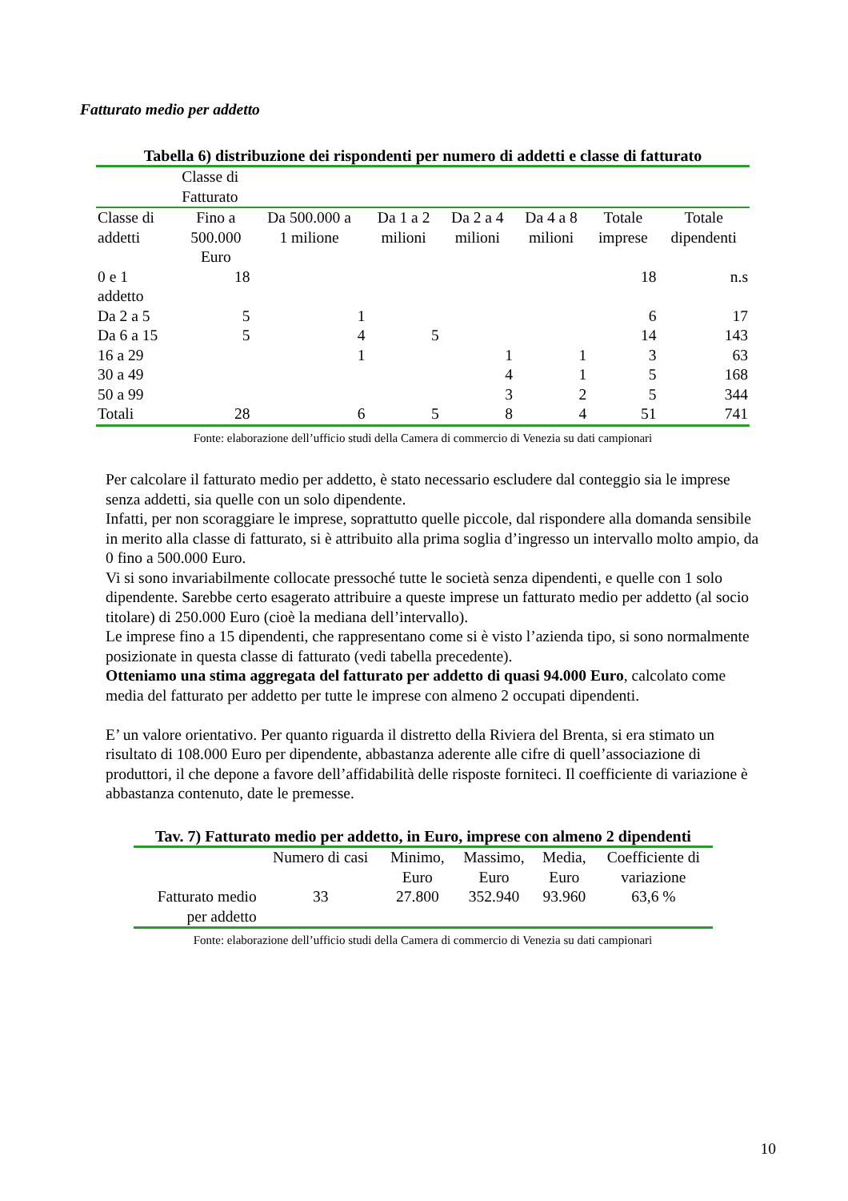Fatturato medio per addetto
Tabella 6) distribuzione dei rispondenti per numero di addetti e classe di fatturato
| | Classe di Fatturato | | | | | | |
| Classe di addetti | Fino a 500.000 Euro | Da 500.000 a 1 milione | Da 1 a 2 milioni | Da 2 a 4 milioni | Da 4 a 8 milioni | Totale imprese | Totale dipendenti |
| 0 e 1 addetto | 18 | | | | | 18 | n.s |
| Da 2 a 5 | 5 | 1 | | | | 6 | 17 |
| Da 6 a 15 | 5 | 4 | 5 | | | 14 | 143 |
| 16 a 29 | | 1 | | 1 | 1 | 3 | 63 |
| 30 a 49 | | | | 4 | 1 | 5 | 168 |
| 50 a 99 | | | | 3 | 2 | 5 | 344 |
| Totali | 28 | 6 | 5 | 8 | 4 | 51 | 741 |
Fonte: elaborazione dell’ufficio studi della Camera di commercio di Venezia su dati campionari
Per calcolare il fatturato medio per addetto, è stato necessario escludere dal conteggio sia le imprese senza addetti, sia quelle con un solo dipendente.
Infatti, per non scoraggiare le imprese, soprattutto quelle piccole, dal rispondere alla domanda sensibile in merito alla classe di fatturato, si è attribuito alla prima soglia d’ingresso un intervallo molto ampio, da 0 fino a 500.000 Euro.
Vi si sono invariabilmente collocate pressoché tutte le società senza dipendenti, e quelle con 1 solo dipendente. Sarebbe certo esagerato attribuire a queste imprese un fatturato medio per addetto (al socio titolare) di 250.000 Euro (cioè la mediana dell’intervallo).
Le imprese fino a 15 dipendenti, che rappresentano come si è visto l’azienda tipo, si sono normalmente posizionate in questa classe di fatturato (vedi tabella precedente).
Otteniamo una stima aggregata del fatturato per addetto di quasi 94.000 Euro, calcolato come media del fatturato per addetto per tutte le imprese con almeno 2 occupati dipendenti.
E’ un valore orientativo. Per quanto riguarda il distretto della Riviera del Brenta, si era stimato un risultato di 108.000 Euro per dipendente, abbastanza aderente alle cifre di quell’associazione di produttori, il che depone a favore dell’affidabilità delle risposte forniteci. Il coefficiente di variazione è abbastanza contenuto, date le premesse.
Tav. 7) Fatturato medio per addetto, in Euro, imprese con almeno 2 dipendenti
| | Numero di casi | Minimo, Euro | Massimo, Euro | Media, Euro | Coefficiente di variazione |
| --- | --- | --- | --- | --- | --- |
| Fatturato medio per addetto | 33 | 27.800 | 352.940 | 93.960 | 63,6 % |
Fonte: elaborazione dell’ufficio studi della Camera di commercio di Venezia su dati campionari
10